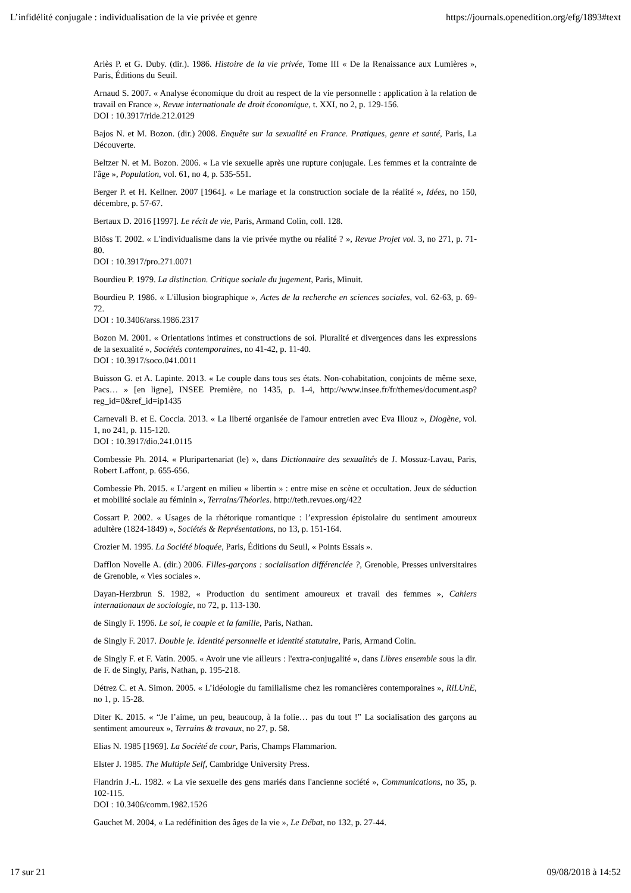L’infidélité conjugale : individualisation de la vie privée et genre https://journals.openedition.org/efg/1893#text
Ariès P. et G. Duby. (dir.). 1986. Histoire de la vie privée, Tome III « De la Renaissance aux Lumières », Paris, Éditions du Seuil.
Arnaud S. 2007. « Analyse économique du droit au respect de la vie personnelle : application à la relation de travail en France », Revue internationale de droit économique, t. XXI, no 2, p. 129-156.
DOI : 10.3917/ride.212.0129
Bajos N. et M. Bozon. (dir.) 2008. Enquête sur la sexualité en France. Pratiques, genre et santé, Paris, La Découverte.
Beltzer N. et M. Bozon. 2006. « La vie sexuelle après une rupture conjugale. Les femmes et la contrainte de l'âge », Population, vol. 61, no 4, p. 535-551.
Berger P. et H. Kellner. 2007 [1964]. « Le mariage et la construction sociale de la réalité », Idées, no 150, décembre, p. 57-67.
Bertaux D. 2016 [1997]. Le récit de vie, Paris, Armand Colin, coll. 128.
Blöss T. 2002. « L'individualisme dans la vie privée mythe ou réalité ? », Revue Projet vol. 3, no 271, p. 71-80.
DOI : 10.3917/pro.271.0071
Bourdieu P. 1979. La distinction. Critique sociale du jugement, Paris, Minuit.
Bourdieu P. 1986. « L'illusion biographique », Actes de la recherche en sciences sociales, vol. 62-63, p. 69-72.
DOI : 10.3406/arss.1986.2317
Bozon M. 2001. « Orientations intimes et constructions de soi. Pluralité et divergences dans les expressions de la sexualité », Sociétés contemporaines, no 41-42, p. 11-40.
DOI : 10.3917/soco.041.0011
Buisson G. et A. Lapinte. 2013. « Le couple dans tous ses états. Non-cohabitation, conjoints de même sexe, Pacs… » [en ligne], INSEE Première, no 1435, p. 1-4, http://www.insee.fr/fr/themes/document.asp?reg_id=0&ref_id=ip1435
Carnevali B. et E. Coccia. 2013. « La liberté organisée de l'amour entretien avec Eva Illouz », Diogène, vol. 1, no 241, p. 115-120.
DOI : 10.3917/dio.241.0115
Combessie Ph. 2014. « Pluripartenariat (le) », dans Dictionnaire des sexualités de J. Mossuz-Lavau, Paris, Robert Laffont, p. 655-656.
Combessie Ph. 2015. « L’argent en milieu « libertin » : entre mise en scène et occultation. Jeux de séduction et mobilité sociale au féminin », Terrains/Théories. http://teth.revues.org/422
Cossart P. 2002. « Usages de la rhétorique romantique : l’expression épistolaire du sentiment amoureux adultère (1824-1849) », Sociétés & Représentations, no 13, p. 151-164.
Crozier M. 1995. La Société bloquée, Paris, Éditions du Seuil, « Points Essais ».
Dafflon Novelle A. (dir.) 2006. Filles-garçons : socialisation différenciée ?, Grenoble, Presses universitaires de Grenoble, « Vies sociales ».
Dayan-Herzbrun S. 1982, « Production du sentiment amoureux et travail des femmes », Cahiers internationaux de sociologie, no 72, p. 113-130.
de Singly F. 1996. Le soi, le couple et la famille, Paris, Nathan.
de Singly F. 2017. Double je. Identité personnelle et identité statutaire, Paris, Armand Colin.
de Singly F. et F. Vatin. 2005. « Avoir une vie ailleurs : l'extra-conjugalité », dans Libres ensemble sous la dir. de F. de Singly, Paris, Nathan, p. 195-218.
Détrez C. et A. Simon. 2005. « L’idéologie du familialisme chez les romancières contemporaines », RiLUnE, no 1, p. 15-28.
Diter K. 2015. « “Je l’aime, un peu, beaucoup, à la folie… pas du tout !” La socialisation des garçons au sentiment amoureux », Terrains & travaux, no 27, p. 58.
Elias N. 1985 [1969]. La Société de cour, Paris, Champs Flammarion.
Elster J. 1985. The Multiple Self, Cambridge University Press.
Flandrin J.-L. 1982. « La vie sexuelle des gens mariés dans l'ancienne société », Communications, no 35, p. 102-115.
DOI : 10.3406/comm.1982.1526
Gauchet M. 2004, « La redéfinition des âges de la vie », Le Débat, no 132, p. 27-44.
17 sur 21 09/08/2018 à 14:52